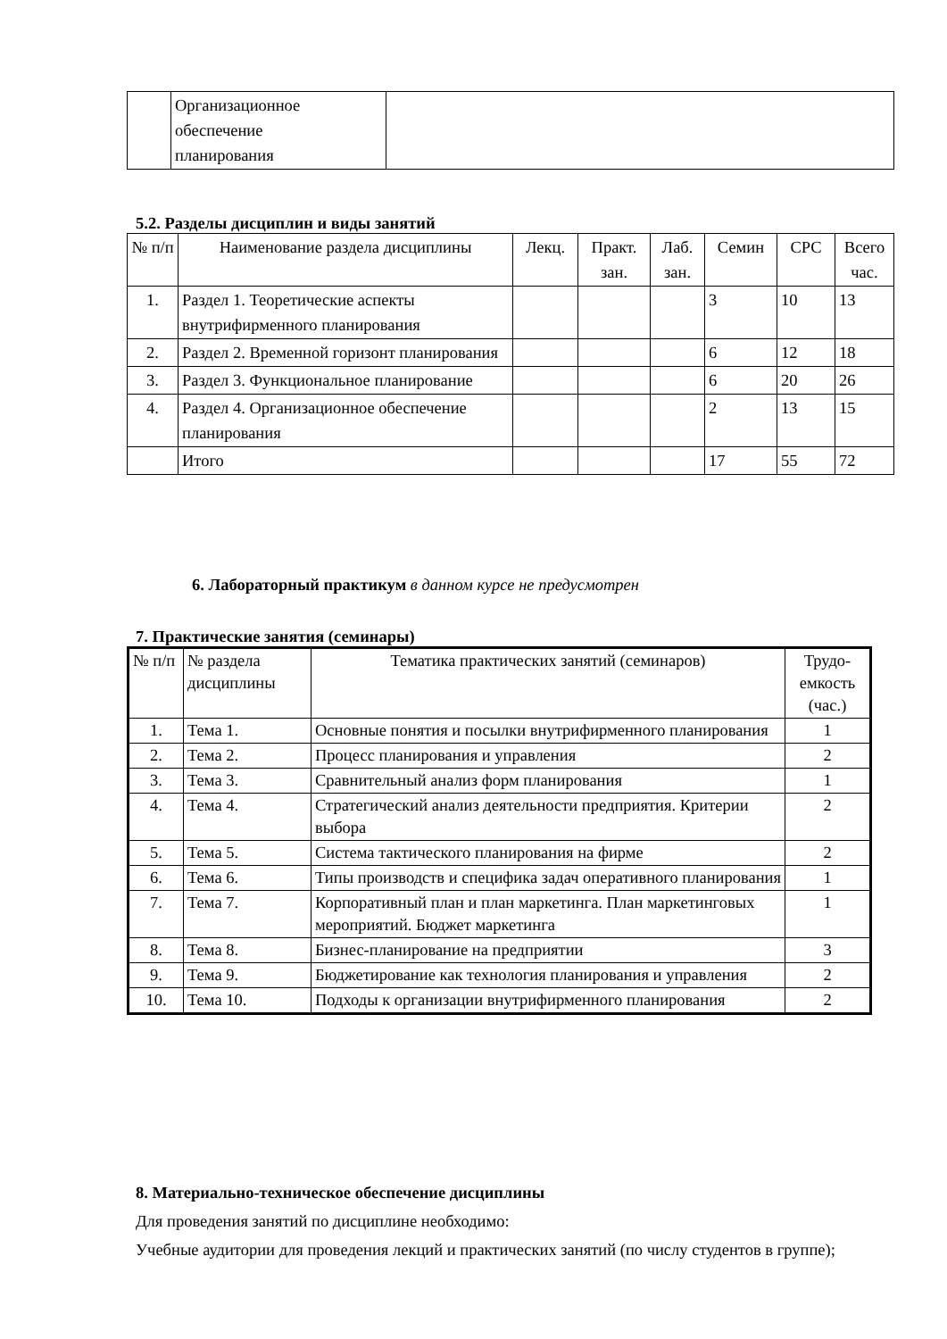| | Организационное обеспечение планирования | |
5.2. Разделы дисциплин и виды занятий
| № п/п | Наименование раздела дисциплины | Лекц. | Практ. зан. | Лаб. зан. | Семин | СРС | Всего час. |
| --- | --- | --- | --- | --- | --- | --- | --- |
| 1. | Раздел 1. Теоретические аспекты внутрифирменного планирования | | | | 3 | 10 | 13 |
| 2. | Раздел 2. Временной горизонт планирования | | | | 6 | 12 | 18 |
| 3. | Раздел 3. Функциональное планирование | | | | 6 | 20 | 26 |
| 4. | Раздел 4. Организационное обеспечение планирования | | | | 2 | 13 | 15 |
| | Итого | | | | 17 | 55 | 72 |
6. Лабораторный практикум в данном курсе не предусмотрен
7. Практические занятия (семинары)
| № п/п | № раздела дисциплины | Тематика практических занятий (семинаров) | Трудо-емкость (час.) |
| --- | --- | --- | --- |
| 1. | Тема 1. | Основные понятия и посылки внутрифирменного планирования | 1 |
| 2. | Тема 2. | Процесс планирования и управления | 2 |
| 3. | Тема 3. | Сравнительный анализ форм планирования | 1 |
| 4. | Тема 4. | Стратегический анализ деятельности предприятия. Критерии выбора | 2 |
| 5. | Тема 5. | Система тактического планирования на фирме | 2 |
| 6. | Тема 6. | Типы производств и специфика задач оперативного планирования | 1 |
| 7. | Тема 7. | Корпоративный план и план маркетинга. План маркетинговых мероприятий. Бюджет маркетинга | 1 |
| 8. | Тема 8. | Бизнес-планирование на предприятии | 3 |
| 9. | Тема 9. | Бюджетирование как технология планирования и управления | 2 |
| 10. | Тема 10. | Подходы к организации внутрифирменного планирования | 2 |
8. Материально-техническое обеспечение дисциплины
Для проведения занятий по дисциплине необходимо:
Учебные аудитории для проведения лекций и практических занятий (по числу студентов в группе);